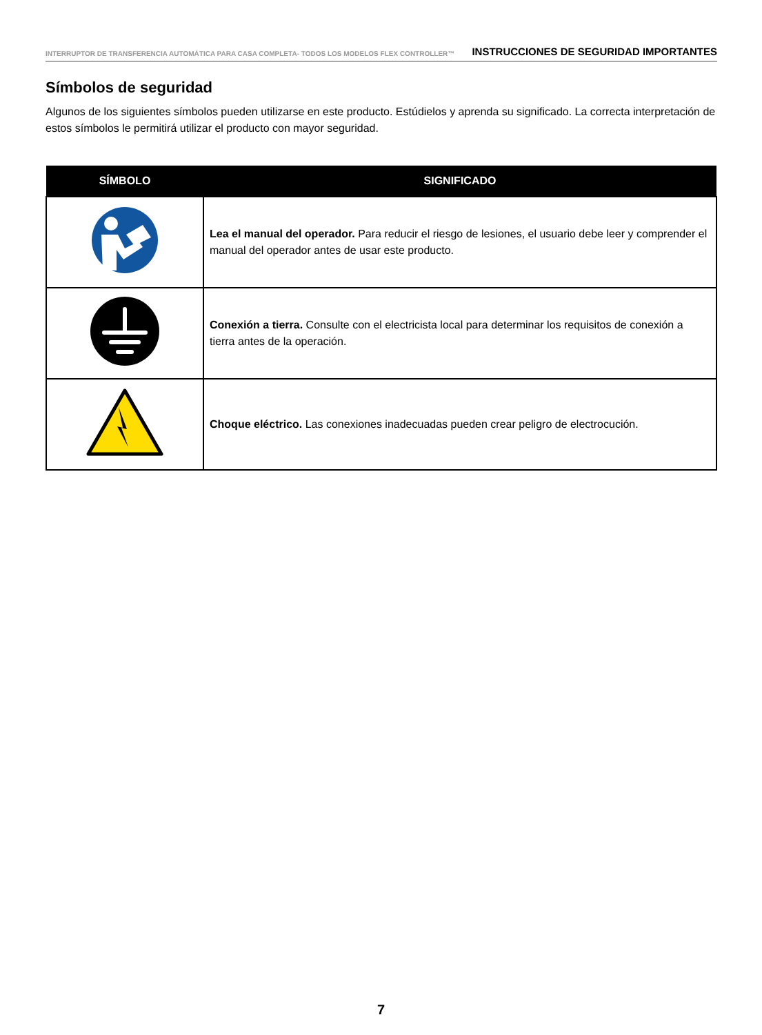INTERRUPTOR DE TRANSFERENCIA AUTOMÁTICA PARA CASA COMPLETA- TODOS LOS MODELOS FLEX CONTROLLER™ INSTRUCCIONES DE SEGURIDAD IMPORTANTES
Símbolos de seguridad
Algunos de los siguientes símbolos pueden utilizarse en este producto. Estúdielos y aprenda su significado. La correcta interpretación de estos símbolos le permitirá utilizar el producto con mayor seguridad.
| SÍMBOLO | SIGNIFICADO |
| --- | --- |
| | Lea el manual del operador. Para reducir el riesgo de lesiones, el usuario debe leer y comprender el manual del operador antes de usar este producto. |
| | Conexión a tierra. Consulte con el electricista local para determinar los requisitos de conexión a tierra antes de la operación. |
| | Choque eléctrico. Las conexiones inadecuadas pueden crear peligro de electrocución. |
7